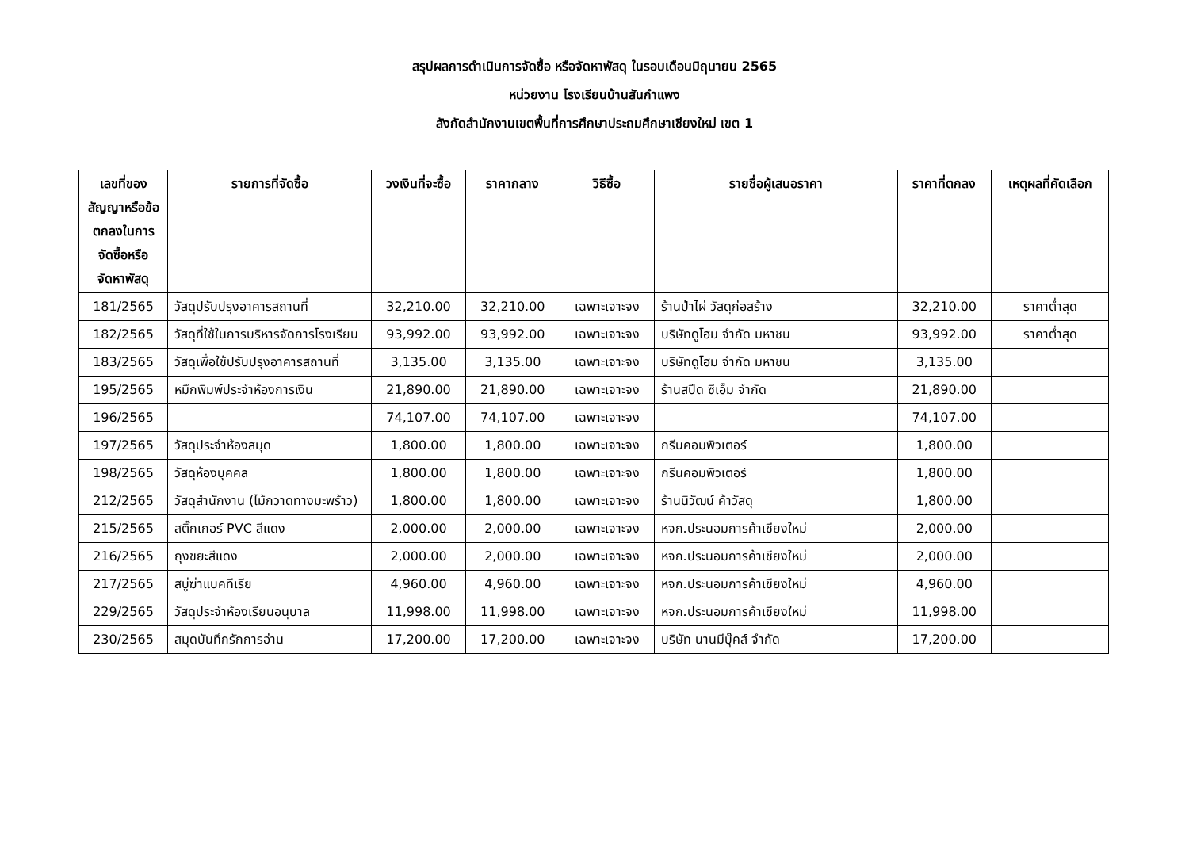สรุปผลการดำเนินการจัดซื้อ หรือจัดหาพัสดุ ในรอบเดือนมิถุนายน 2565
หน่วยงาน โรงเรียนบ้านสันกำแพง
สังกัดสำนักงานเขตพื้นที่การศึกษาประถมศึกษาเชียงใหม่ เขต 1
| เลขที่ของสัญญาหรือข้อตกลงในการจัดซื้อหรือจัดหาพัสดุ | รายการที่จัดซื้อ | วงเงินที่จะซื้อ | ราคากลาง | วิธีซื้อ | รายชื่อผู้เสนอราคา | ราคาที่ตกลง | เหตุผลที่คัดเลือก |
| --- | --- | --- | --- | --- | --- | --- | --- |
| 181/2565 | วัสดุปรับปรุงอาคารสถานที่ | 32,210.00 | 32,210.00 | เฉพาะเจาะจง | ร้านป่าไผ่ วัสดุก่อสร้าง | 32,210.00 | ราคาต่ำสุด |
| 182/2565 | วัสดุที่ใช้ในการบริหารจัดการโรงเรียน | 93,992.00 | 93,992.00 | เฉพาะเจาะจง | บริษัทดูโฮม จำกัด มหาชน | 93,992.00 | ราคาต่ำสุด |
| 183/2565 | วัสดุเพื่อใช้ปรับปรุงอาคารสถานที่ | 3,135.00 | 3,135.00 | เฉพาะเจาะจง | บริษัทดูโฮม จำกัด มหาชน | 3,135.00 | |
| 195/2565 | หมึกพิมพ์ประจำห้องการเงิน | 21,890.00 | 21,890.00 | เฉพาะเจาะจง | ร้านสปีด ซีเอ็ม จำกัด | 21,890.00 | |
| 196/2565 | | 74,107.00 | 74,107.00 | เฉพาะเจาะจง | | 74,107.00 | |
| 197/2565 | วัสดุประจำห้องสมุด | 1,800.00 | 1,800.00 | เฉพาะเจาะจง | กรีนคอมพิวเตอร์ | 1,800.00 | |
| 198/2565 | วัสดุห้องบุคคล | 1,800.00 | 1,800.00 | เฉพาะเจาะจง | กรีนคอมพิวเตอร์ | 1,800.00 | |
| 212/2565 | วัสดุสำนักงาน (ไม้กวาดทางมะพร้าว) | 1,800.00 | 1,800.00 | เฉพาะเจาะจง | ร้านนิวัฒน์ ค้าวัสดุ | 1,800.00 | |
| 215/2565 | สติ๊กเกอร์ PVC สีแดง | 2,000.00 | 2,000.00 | เฉพาะเจาะจง | หจก.ประนอมการค้าเชียงใหม่ | 2,000.00 | |
| 216/2565 | ถุงขยะสีแดง | 2,000.00 | 2,000.00 | เฉพาะเจาะจง | หจก.ประนอมการค้าเชียงใหม่ | 2,000.00 | |
| 217/2565 | สบู่ฆ่าแบคทีเรีย | 4,960.00 | 4,960.00 | เฉพาะเจาะจง | หจก.ประนอมการค้าเชียงใหม่ | 4,960.00 | |
| 229/2565 | วัสดุประจำห้องเรียนอนุบาล | 11,998.00 | 11,998.00 | เฉพาะเจาะจง | หจก.ประนอมการค้าเชียงใหม่ | 11,998.00 | |
| 230/2565 | สมุดบันทึกรักการอ่าน | 17,200.00 | 17,200.00 | เฉพาะเจาะจง | บริษัท นานมีบุ๊คส์ จำกัด | 17,200.00 | |